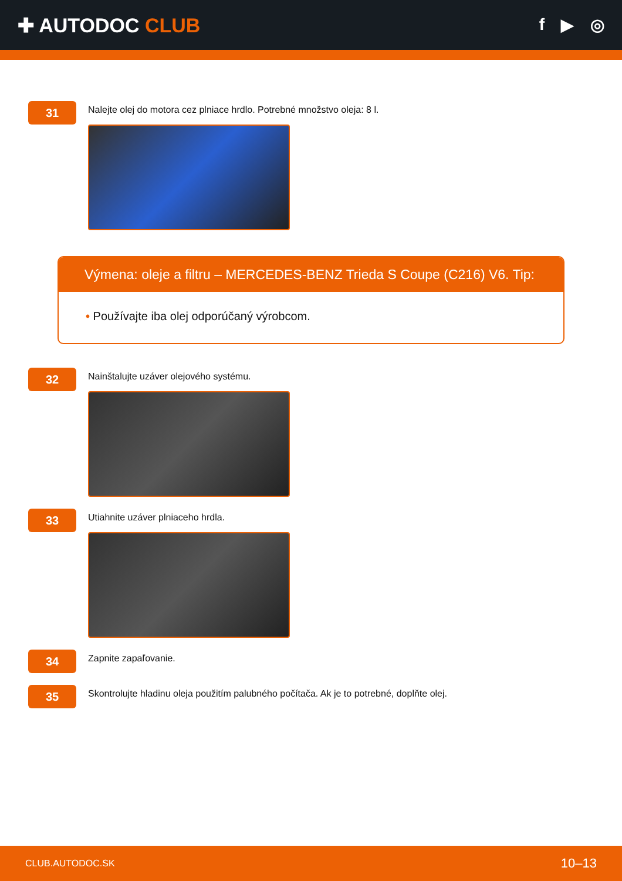✚ AUTODOC CLUB
f ▶ ◎
31
Nalejte olej do motora cez plniace hrdlo. Potrebné množstvo oleja: 8 l.
Výmena: oleje a filtru – MERCEDES-BENZ Trieda S Coupe (C216) V6. Tip:
• Používajte iba olej odporúčaný výrobcom.
32
Nainštalujte uzáver olejového systému.
33
Utiahnite uzáver plniaceho hrdla.
34
Zapnite zapaľovanie.
35
Skontrolujte hladinu oleja použitím palubného počítača. Ak je to potrebné, doplňte olej.
CLUB.AUTODOC.SK 10–13